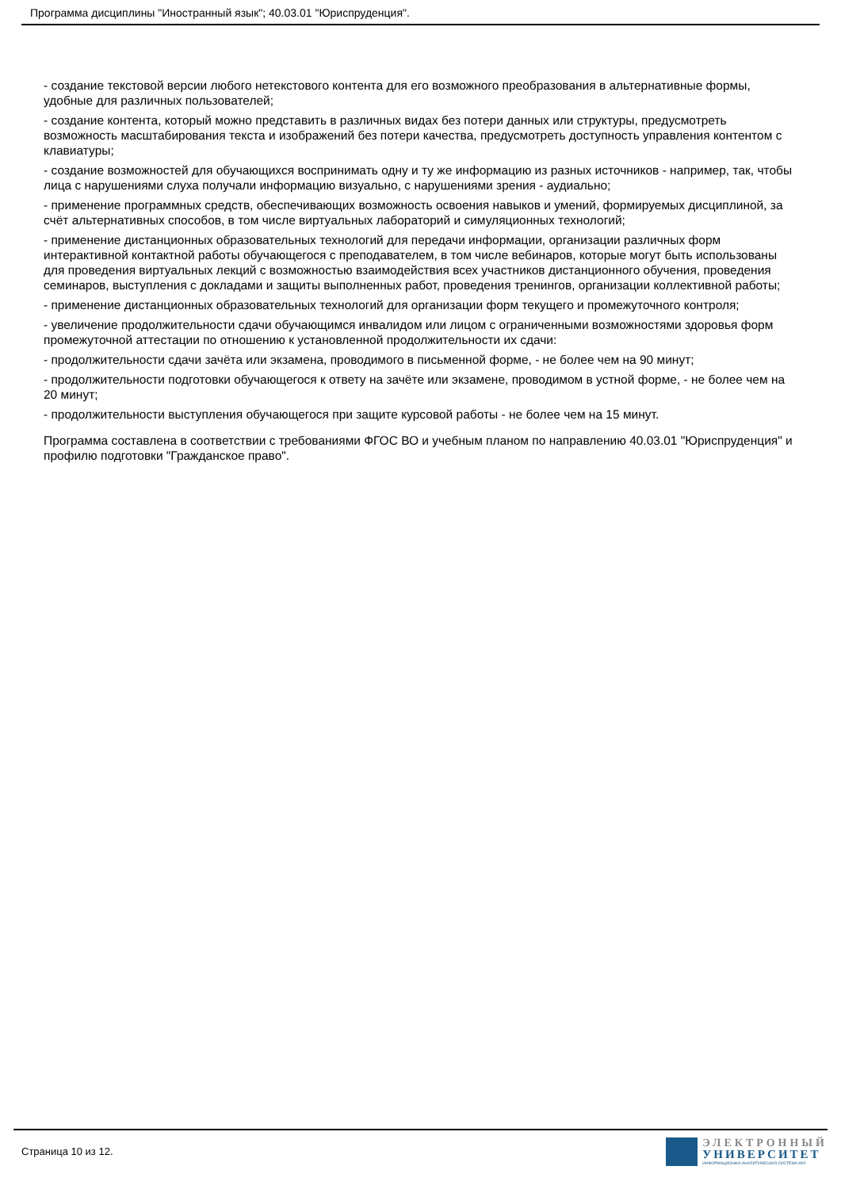Программа дисциплины "Иностранный язык"; 40.03.01 "Юриспруденция".
- создание текстовой версии любого нетекстового контента для его возможного преобразования в альтернативные формы, удобные для различных пользователей;
- создание контента, который можно представить в различных видах без потери данных или структуры, предусмотреть возможность масштабирования текста и изображений без потери качества, предусмотреть доступность управления контентом с клавиатуры;
- создание возможностей для обучающихся воспринимать одну и ту же информацию из разных источников - например, так, чтобы лица с нарушениями слуха получали информацию визуально, с нарушениями зрения - аудиально;
- применение программных средств, обеспечивающих возможность освоения навыков и умений, формируемых дисциплиной, за счёт альтернативных способов, в том числе виртуальных лабораторий и симуляционных технологий;
- применение дистанционных образовательных технологий для передачи информации, организации различных форм интерактивной контактной работы обучающегося с преподавателем, в том числе вебинаров, которые могут быть использованы для проведения виртуальных лекций с возможностью взаимодействия всех участников дистанционного обучения, проведения семинаров, выступления с докладами и защиты выполненных работ, проведения тренингов, организации коллективной работы;
- применение дистанционных образовательных технологий для организации форм текущего и промежуточного контроля;
- увеличение продолжительности сдачи обучающимся инвалидом или лицом с ограниченными возможностями здоровья форм промежуточной аттестации по отношению к установленной продолжительности их сдачи:
- продолжительности сдачи зачёта или экзамена, проводимого в письменной форме, - не более чем на 90 минут;
- продолжительности подготовки обучающегося к ответу на зачёте или экзамене, проводимом в устной форме, - не более чем на 20 минут;
- продолжительности выступления обучающегося при защите курсовой работы - не более чем на 15 минут.
Программа составлена в соответствии с требованиями ФГОС ВО и учебным планом по направлению 40.03.01 "Юриспруденция" и профилю подготовки "Гражданское право".
Страница 10 из 12.
ЭЛЕКТРОННЫЙ
УНИВЕРСИТЕТ
ИНФОРМАЦИОННО-АНАЛИТИЧЕСКАЯ СИСТЕМА КФУ